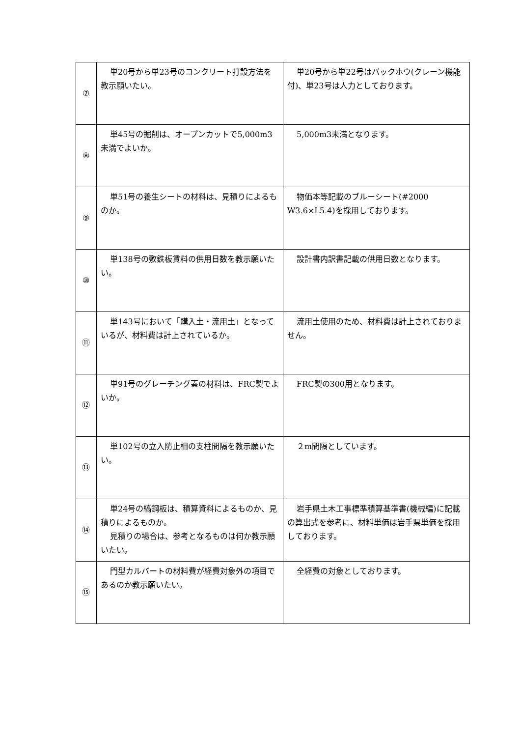| ⑦ | 単20号から単23号のコンクリート打設方法を教示願いたい。 | 単20号から単22号はバックホウ(クレーン機能付)、単23号は人力としております。 |
| ⑧ | 単45号の掘削は、オープンカットで5,000m3未満でよいか。 | 5,000m3未満となります。 |
| ⑨ | 単51号の養生シートの材料は、見積りによるものか。 | 物価本等記載のブルーシート(#2000 W3.6×L5.4)を採用しております。 |
| ⑩ | 単138号の敷鉄板賃料の供用日数を教示願いたい。 | 設計書内訳書記載の供用日数となります。 |
| ⑪ | 単143号において「購入土・流用土」となっているが、材料費は計上されているか。 | 流用土使用のため、材料費は計上されておりません。 |
| ⑫ | 単91号のグレーチング蓋の材料は、FRC製でよいか。 | FRC製の300用となります。 |
| ⑬ | 単102号の立入防止柵の支柱間隔を教示願いたい。 | ２m間隔としています。 |
| ⑭ | 単24号の縞鋼板は、積算資料によるものか、見積りによるものか。 見積りの場合は、参考となるものは何か教示願いたい。 | 岩手県土木工事標準積算基準書(機械編)に記載の算出式を参考に、材料単価は岩手県単価を採用しております。 |
| ⑮ | 門型カルバートの材料費が経費対象外の項目であるのか教示願いたい。 | 全経費の対象としております。 |